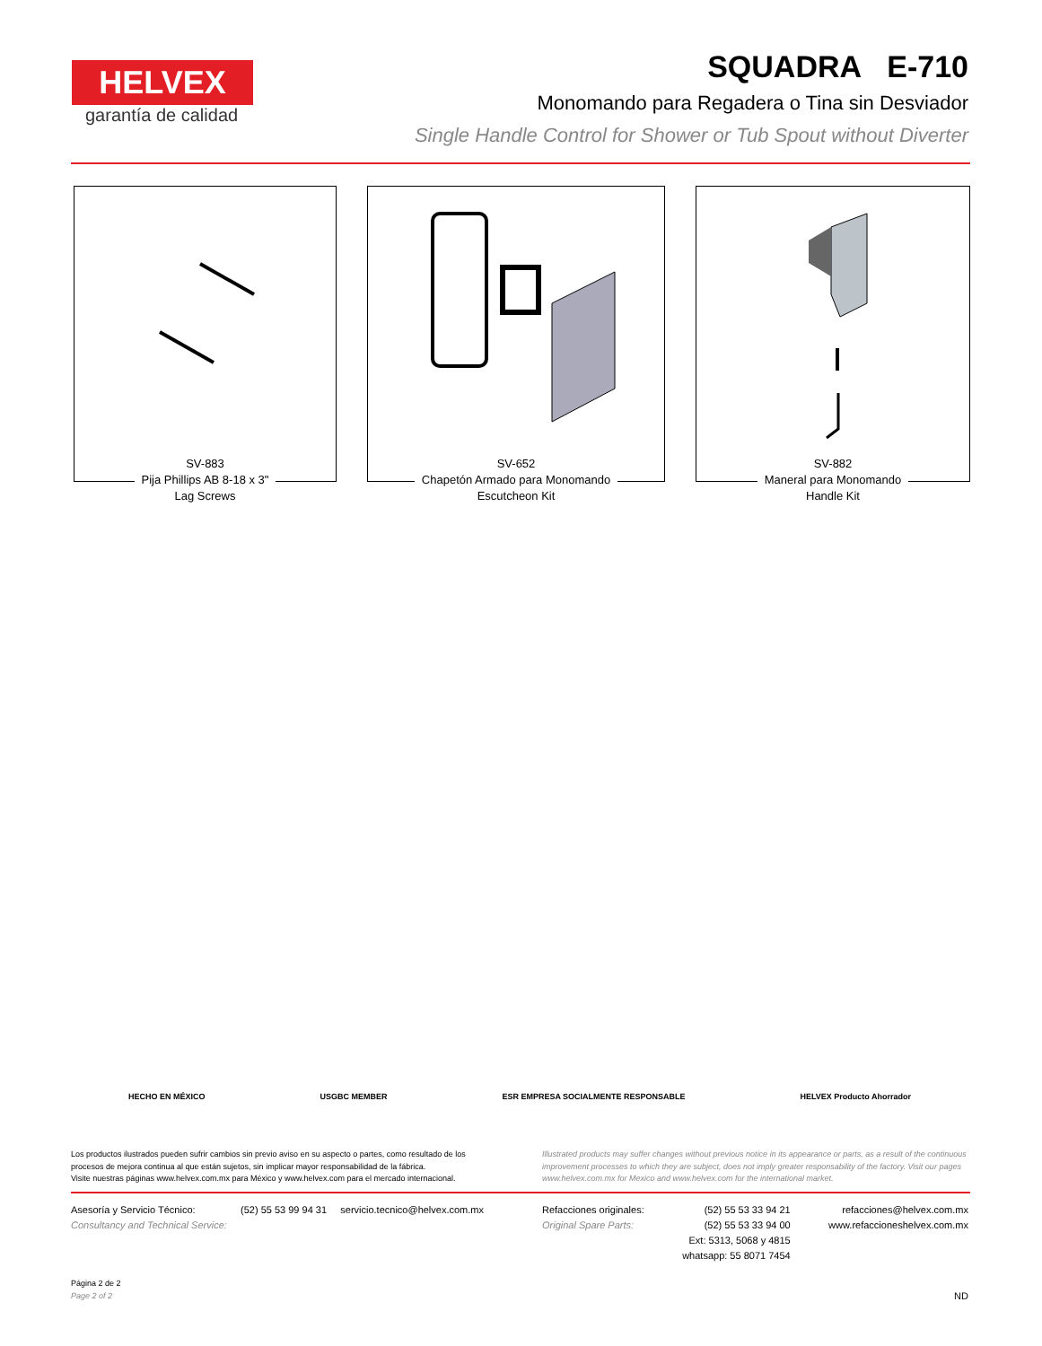HELVEX
garantía de calidad
SQUADRA E-710
Monomando para Regadera o Tina sin Desviador
Single Handle Control for Shower or Tub Spout without Diverter
SV-883
Pija Phillips AB 8-18 x 3"
Lag Screws
SV-652
Chapetón Armado para Monomando
Escutcheon Kit
SV-882
Maneral para Monomando
Handle Kit
HECHO EN MÉXICO USGBC MEMBER ESR EMPRESA SOCIALMENTE RESPONSABLE HELVEX Producto Ahorrador
Los productos ilustrados pueden sufrir cambios sin previo aviso en su aspecto o partes, como resultado de los procesos de mejora continua al que están sujetos, sin implicar mayor responsabilidad de la fábrica.
Visite nuestras páginas www.helvex.com.mx para México y www.helvex.com para el mercado internacional.
Illustrated products may suffer changes without previous notice in its appearance or parts, as a result of the continuous improvement processes to which they are subject, does not imply greater responsability of the factory. Visit our pages www.helvex.com.mx for Mexico and www.helvex.com for the international market.
Asesoría y Servicio Técnico:
Consultancy and Technical Service:
(52) 55 53 99 94 31 servicio.tecnico@helvex.com.mx
Refacciones originales:
Original Spare Parts:
(52) 55 53 33 94 21
(52) 55 53 33 94 00
Ext: 5313, 5068 y 4815
whatsapp: 55 8071 7454
refacciones@helvex.com.mx
www.refaccioneshelvex.com.mx
Página 2 de 2
Page 2 of 2
ND